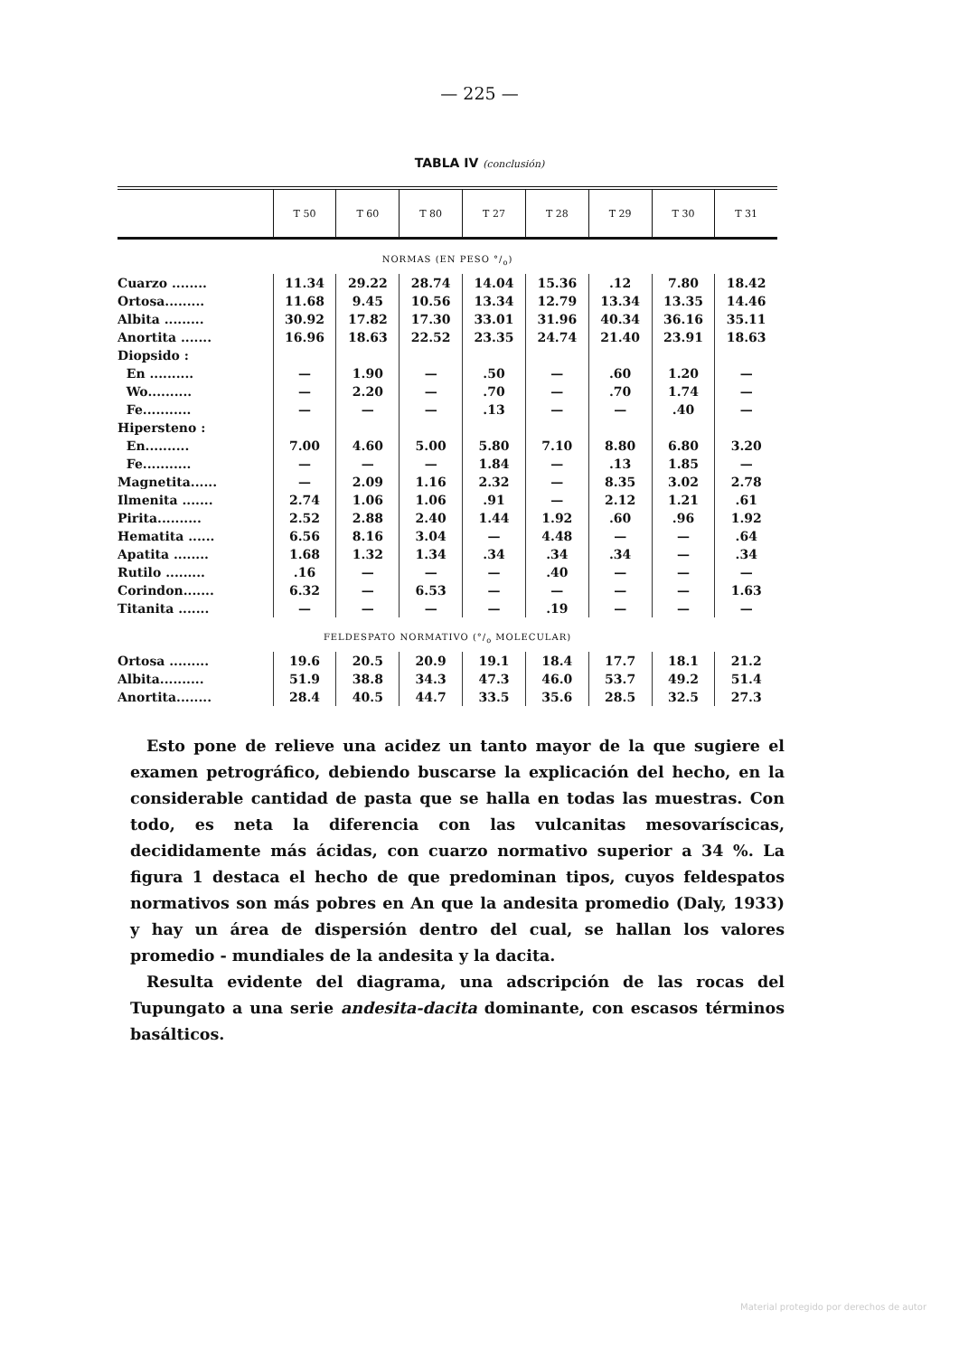— 225 —
TABLA IV (conclusión)
| | T 50 | T 60 | T 80 | T 27 | T 28 | T 29 | T 30 | T 31 |
| --- | --- | --- | --- | --- | --- | --- | --- | --- |
| NORMAS (EN PESO °/<sub>o</sub>) | | | | | | | | |
| Cuarzo ........ | 11.34 | 29.22 | 28.74 | 14.04 | 15.36 | .12 | 7.80 | 18.42 |
| Ortosa......... | 11.68 | 9.45 | 10.56 | 13.34 | 12.79 | 13.34 | 13.35 | 14.46 |
| Albita ......... | 30.92 | 17.82 | 17.30 | 33.01 | 31.96 | 40.34 | 36.16 | 35.11 |
| Anortita ....... | 16.96 | 18.63 | 22.52 | 23.35 | 24.74 | 21.40 | 23.91 | 18.63 |
| Diopsido : | | | | | | | | |
| En .......... | — | 1.90 | — | .50 | — | .60 | 1.20 | — |
| Wo.......... | — | 2.20 | — | .70 | — | .70 | 1.74 | — |
| Fe........... | — | — | — | .13 | — | — | .40 | — |
| Hipersteno : | | | | | | | | |
| En.......... | 7.00 | 4.60 | 5.00 | 5.80 | 7.10 | 8.80 | 6.80 | 3.20 |
| Fe........... | — | — | — | 1.84 | — | .13 | 1.85 | — |
| Magnetita...... | — | 2.09 | 1.16 | 2.32 | — | 8.35 | 3.02 | 2.78 |
| Ilmenita ....... | 2.74 | 1.06 | 1.06 | .91 | — | 2.12 | 1.21 | .61 |
| Pirita.......... | 2.52 | 2.88 | 2.40 | 1.44 | 1.92 | .60 | .96 | 1.92 |
| Hematita ...... | 6.56 | 8.16 | 3.04 | — | 4.48 | — | — | .64 |
| Apatita ........ | 1.68 | 1.32 | 1.34 | .34 | .34 | .34 | — | .34 |
| Rutilo ......... | .16 | — | — | — | .40 | — | — | — |
| Corindon....... | 6.32 | — | 6.53 | — | — | — | — | 1.63 |
| Titanita ....... | — | — | — | — | .19 | — | — | — |
| FELDESPATO NORMATIVO (°/<sub>o</sub> MOLECULAR) | | | | | | | | |
| Ortosa ......... | 19.6 | 20.5 | 20.9 | 19.1 | 18.4 | 17.7 | 18.1 | 21.2 |
| Albita.......... | 51.9 | 38.8 | 34.3 | 47.3 | 46.0 | 53.7 | 49.2 | 51.4 |
| Anortita........ | 28.4 | 40.5 | 44.7 | 33.5 | 35.6 | 28.5 | 32.5 | 27.3 |
Esto pone de relieve una acidez un tanto mayor de la que sugiere el examen petrográfico, debiendo buscarse la explicación del hecho, en la considerable cantidad de pasta que se halla en todas las muestras. Con todo, es neta la diferencia con las vulcanitas mesovaríscicas, decididamente más ácidas, con cuarzo normativo superior a 34 %. La figura 1 destaca el hecho de que predominan tipos, cuyos feldespatos normativos son más pobres en An que la andesita promedio (Daly, 1933) y hay un área de dispersión dentro del cual, se hallan los valores promedio - mundiales de la andesita y la dacita.
Resulta evidente del diagrama, una adscripción de las rocas del Tupungato a una serie andesita-dacita dominante, con escasos términos basálticos.
Material protegido por derechos de autor